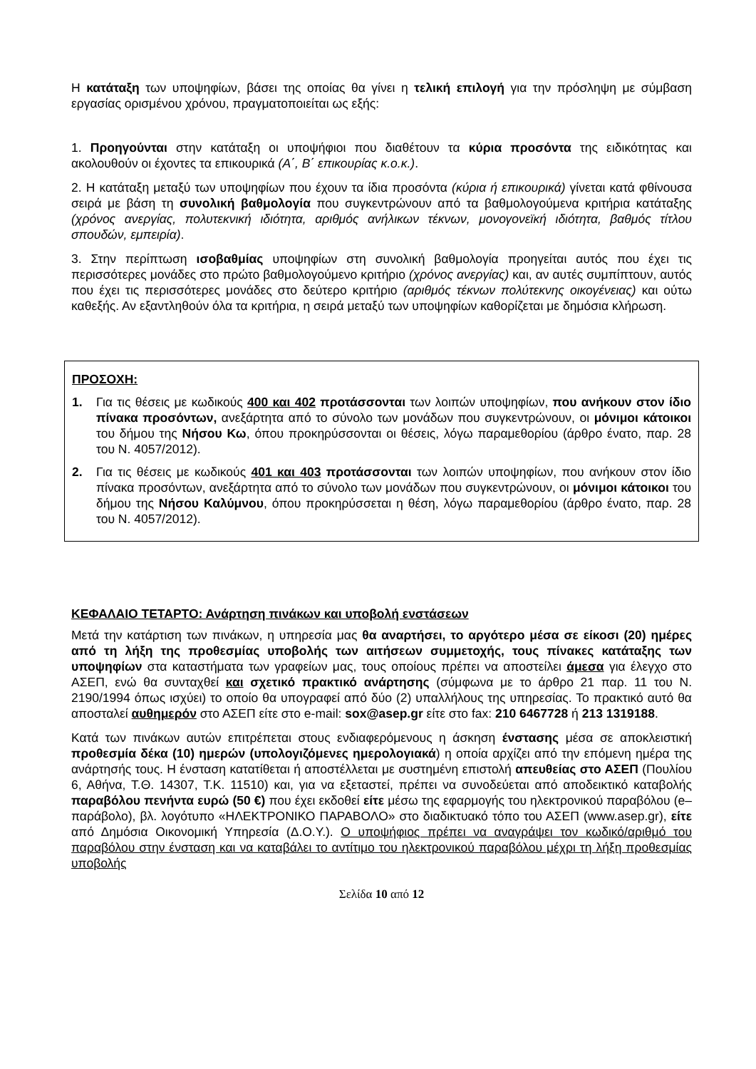Η κατάταξη των υποψηφίων, βάσει της οποίας θα γίνει η τελική επιλογή για την πρόσληψη με σύμβαση εργασίας ορισμένου χρόνου, πραγματοποιείται ως εξής:
1. Προηγούνται στην κατάταξη οι υποψήφιοι που διαθέτουν τα κύρια προσόντα της ειδικότητας και ακολουθούν οι έχοντες τα επικουρικά (Α΄, Β΄ επικουρίας κ.ο.κ.).
2. Η κατάταξη μεταξύ των υποψηφίων που έχουν τα ίδια προσόντα (κύρια ή επικουρικά) γίνεται κατά φθίνουσα σειρά με βάση τη συνολική βαθμολογία που συγκεντρώνουν από τα βαθμολογούμενα κριτήρια κατάταξης (χρόνος ανεργίας, πολυτεκνική ιδιότητα, αριθμός ανήλικων τέκνων, μονογονεϊκή ιδιότητα, βαθμός τίτλου σπουδών, εμπειρία).
3. Στην περίπτωση ισοβαθμίας υποψηφίων στη συνολική βαθμολογία προηγείται αυτός που έχει τις περισσότερες μονάδες στο πρώτο βαθμολογούμενο κριτήριο (χρόνος ανεργίας) και, αν αυτές συμπίπτουν, αυτός που έχει τις περισσότερες μονάδες στο δεύτερο κριτήριο (αριθμός τέκνων πολύτεκνης οικογένειας) και ούτω καθεξής. Αν εξαντληθούν όλα τα κριτήρια, η σειρά μεταξύ των υποψηφίων καθορίζεται με δημόσια κλήρωση.
ΠΡΟΣΟΧΗ:
1. Για τις θέσεις με κωδικούς 400 και 402 προτάσσονται των λοιπών υποψηφίων, που ανήκουν στον ίδιο πίνακα προσόντων, ανεξάρτητα από το σύνολο των μονάδων που συγκεντρώνουν, οι μόνιμοι κάτοικοι του δήμου της Νήσου Κω, όπου προκηρύσσονται οι θέσεις, λόγω παραμεθορίου (άρθρο ένατο, παρ. 28 του Ν. 4057/2012).
2. Για τις θέσεις με κωδικούς 401 και 403 προτάσσονται των λοιπών υποψηφίων, που ανήκουν στον ίδιο πίνακα προσόντων, ανεξάρτητα από το σύνολο των μονάδων που συγκεντρώνουν, οι μόνιμοι κάτοικοι του δήμου της Νήσου Καλύμνου, όπου προκηρύσσεται η θέση, λόγω παραμεθορίου (άρθρο ένατο, παρ. 28 του Ν. 4057/2012).
ΚΕΦΑΛΑΙΟ ΤΕΤΑΡΤΟ: Ανάρτηση πινάκων και υποβολή ενστάσεων
Μετά την κατάρτιση των πινάκων, η υπηρεσία μας θα αναρτήσει, το αργότερο μέσα σε είκοσι (20) ημέρες από τη λήξη της προθεσμίας υποβολής των αιτήσεων συμμετοχής, τους πίνακες κατάταξης των υποψηφίων στα καταστήματα των γραφείων μας, τους οποίους πρέπει να αποστείλει άμεσα για έλεγχο στο ΑΣΕΠ, ενώ θα συνταχθεί και σχετικό πρακτικό ανάρτησης (σύμφωνα με το άρθρο 21 παρ. 11 του Ν. 2190/1994 όπως ισχύει) το οποίο θα υπογραφεί από δύο (2) υπαλλήλους της υπηρεσίας. Το πρακτικό αυτό θα αποσταλεί αυθημερόν στο ΑΣΕΠ είτε στο e-mail: sox@asep.gr είτε στο fax: 210 6467728 ή 213 1319188.
Κατά των πινάκων αυτών επιτρέπεται στους ενδιαφερόμενους η άσκηση ένστασης μέσα σε αποκλειστική προθεσμία δέκα (10) ημερών (υπολογιζόμενες ημερολογιακά) η οποία αρχίζει από την επόμενη ημέρα της ανάρτησής τους. Η ένσταση κατατίθεται ή αποστέλλεται με συστημένη επιστολή απευθείας στο ΑΣΕΠ (Πουλίου 6, Αθήνα, Τ.Θ. 14307, Τ.Κ. 11510) και, για να εξεταστεί, πρέπει να συνοδεύεται από αποδεικτικό καταβολής παραβόλου πενήντα ευρώ (50 €) που έχει εκδοθεί είτε μέσω της εφαρμογής του ηλεκτρονικού παραβόλου (e–παράβολο), βλ. λογότυπο «ΗΛΕΚΤΡΟΝΙΚΟ ΠΑΡΑΒΟΛΟ» στο διαδικτυακό τόπο του ΑΣΕΠ (www.asep.gr), είτε από Δημόσια Οικονομική Υπηρεσία (Δ.Ο.Υ.). Ο υποψήφιος πρέπει να αναγράψει τον κωδικό/αριθμό του παραβόλου στην ένσταση και να καταβάλει το αντίτιμο του ηλεκτρονικού παραβόλου μέχρι τη λήξη προθεσμίας υποβολής
Σελίδα 10 από 12